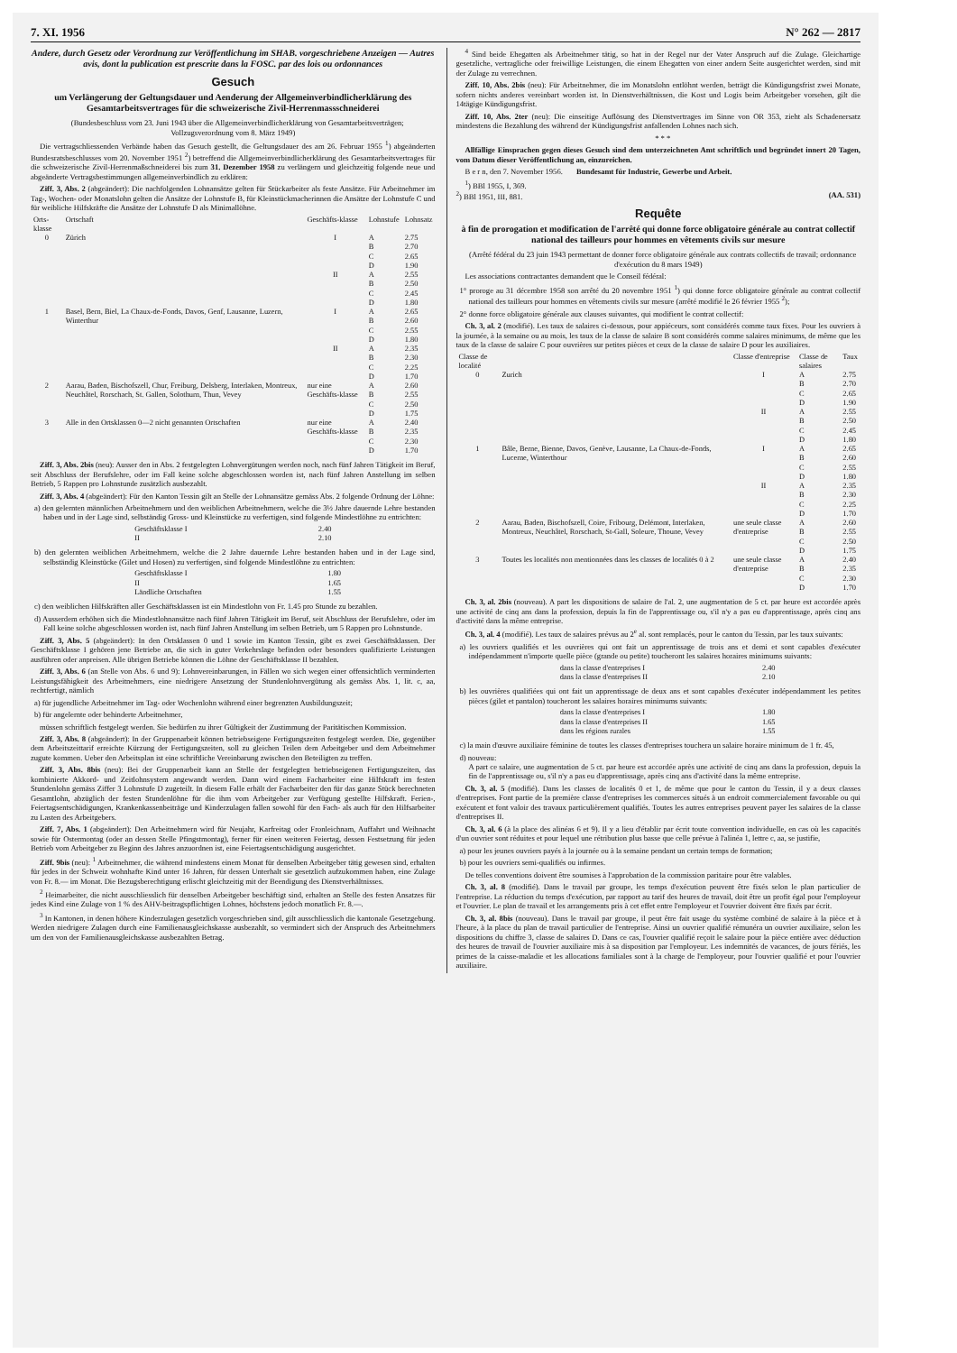7. XI. 1956 N° 262 — 2817
Andere, durch Gesetz oder Verordnung zur Veröffentlichung im SHAB. vorgeschriebene Anzeigen — Autres avis, dont la publication est prescrite dans la FOSC. par des lois ou ordonnances
Gesuch
um Verlängerung der Geltungsdauer und Aenderung der Allgemeinverbindlicherklärung des Gesamtarbeitsvertrages für die schweizerische Zivil-Herrenmassschneiderei
(Bundesbeschluss vom 23. Juni 1943 über die Allgemeinverbindlicherklärung von Gesamtarbeitsverträgen; Vollzugsverordnung vom 8. März 1949)
Die vertragschliessenden Verbände haben das Gesuch gestellt, die Geltungsdauer des am 26. Februar 1955 <sup>1</sup>) abgeänderten Bundesratsbeschlusses vom 20. November 1951 <sup>2</sup>) betreffend die Allgemeinverbindlicherklärung des Gesamtarbeitsvertrages für die schweizerische Zivil-Herrenmaßschneiderei bis zum 31. Dezember 1958 zu verlängern und gleichzeitig folgende neue und abgeänderte Vertragsbestimmungen allgemeinverbindlich zu erklären:
Ziff. 3, Abs. 2 (abgeändert): Die nachfolgenden Lohnansätze gelten für Stückarbeiter als feste Ansätze. Für Arbeitnehmer im Tag-, Wochen- oder Monatslohn gelten die Ansätze der Lohnstufe B, für Kleinstückmacherinnen die Ansätze der Lohnstufe C und für weibliche Hilfskräfte die Ansätze der Lohnstufe D als Minimallöhne.
| Orts-klasse | Ortschaft | Geschäfts-klasse | Lohnstufe | Lohnsatz |
| --- | --- | --- | --- | --- |
| 0 | Zürich | I | A B C D | 2.75 2.70 2.65 1.90 |
| | | II | A B C D | 2.55 2.50 2.45 1.80 |
| 1 | Basel, Bern, Biel, La Chaux-de-Fonds, Davos, Genf, Lausanne, Luzern, Winterthur | I | A B C D | 2.65 2.60 2.55 1.80 |
| | | II | A B C D | 2.35 2.30 2.25 1.70 |
| 2 | Aarau, Baden, Bischofszell, Chur, Freiburg, Delsberg, Interlaken, Montreux, Neuchâtel, Rorschach, St. Gallen, Solothurn, Thun, Vevey | nur eine Geschäfts-klasse | A B C D | 2.60 2.55 2.50 1.75 |
| 3 | Alle in den Ortsklassen 0—2 nicht genannten Ortschaften | nur eine Geschäfts-klasse | A B C D | 2.40 2.35 2.30 1.70 |
Ziff. 3, Abs. 2bis (neu): Ausser den in Abs. 2 festgelegten Lohnvergütungen werden noch, nach fünf Jahren Tätigkeit im Beruf, seit Abschluss der Berufslehre, oder im Fall keine solche abgeschlossen worden ist, nach fünf Jahren Anstellung im selben Betrieb, 5 Rappen pro Lohnstunde zusätzlich ausbezahlt.
Ziff. 3, Abs. 4 (abgeändert): Für den Kanton Tessin gilt an Stelle der Lohnansätze gemäss Abs. 2 folgende Ordnung der Löhne:
a) den gelernten männlichen Arbeitnehmern und den weiblichen Arbeitnehmern, welche die 3½ Jahre dauernde Lehre bestanden haben und in der Lage sind, selbständig Gross- und Kleinstücke zu verfertigen, sind folgende Mindestlöhne zu entrichten:
| Geschäftsklasse I | 2.40 |
| II | 2.10 |
b) den gelernten weiblichen Arbeitnehmern, welche die 2 Jahre dauernde Lehre bestanden haben und in der Lage sind, selbständig Kleinstücke (Gilet und Hosen) zu verfertigen, sind folgende Mindestlöhne zu entrichten:
| Geschäftsklasse I | 1.80 |
| II | 1.65 |
| Ländliche Ortschaften | 1.55 |
c) den weiblichen Hilfskräften aller Geschäftsklassen ist ein Mindestlohn von Fr. 1.45 pro Stunde zu bezahlen.
d) Ausserdem erhöhen sich die Mindestlohnansätze nach fünf Jahren Tätigkeit im Beruf, seit Abschluss der Berufslehre, oder im Fall keine solche abgeschlossen worden ist, nach fünf Jahren Anstellung im selben Betrieb, um 5 Rappen pro Lohnstunde.
Ziff. 3, Abs. 5 (abgeändert): In den Ortsklassen 0 und 1 sowie im Kanton Tessin, gibt es zwei Geschäftsklassen. Der Geschäftsklasse I gehören jene Betriebe an, die sich in guter Verkehrslage befinden oder besonders qualifizierte Leistungen ausführen oder anpreisen. Alle übrigen Betriebe können die Löhne der Geschäftsklasse II bezahlen.
Ziff. 3, Abs. 6 (an Stelle von Abs. 6 und 9): Lohnvereinbarungen, in Fällen wo sich wegen einer offensichtlich verminderten Leistungsfähigkeit des Arbeitnehmers, eine niedrigere Ansetzung der Stundenlohnvergütung als gemäss Abs. 1, lit. c, aa, rechtfertigt, nämlich
a) für jugendliche Arbeitnehmer im Tag- oder Wochenlohn während einer begrenzten Ausbildungszeit;
b) für angelernte oder behinderte Arbeitnehmer,
müssen schriftlich festgelegt werden. Sie bedürfen zu ihrer Gültigkeit der Zustimmung der Paritätischen Kommission.
Ziff. 3, Abs. 8 (abgeändert): In der Gruppenarbeit können betriebseigene Fertigungszeiten festgelegt werden. Die, gegenüber dem Arbeitszeittarif erreichte Kürzung der Fertigungszeiten, soll zu gleichen Teilen dem Arbeitgeber und dem Arbeitnehmer zugute kommen. Ueber den Arbeitsplan ist eine schriftliche Vereinbarung zwischen den Beteiligten zu treffen.
Ziff. 3, Abs. 8bis (neu): Bei der Gruppenarbeit kann an Stelle der festgelegten betriebseigenen Fertigungszeiten, das kombinierte Akkord- und Zeitlohnsystem angewandt werden. Dann wird einem Facharbeiter eine Hilfskraft im festen Stundenlohn gemäss Ziffer 3 Lohnstufe D zugeteilt. In diesem Falle erhält der Facharbeiter den für das ganze Stück berechneten Gesamtlohn, abzüglich der festen Stundenlöhne für die ihm vom Arbeitgeber zur Verfügung gestellte Hilfskraft. Ferien-, Feiertagsentschädigungen, Krankenkassenbeiträge und Kinderzulagen fallen sowohl für den Fach- als auch für den Hilfsarbeiter zu Lasten des Arbeitgebers.
Ziff. 7, Abs. 1 (abgeändert): Den Arbeitnehmern wird für Neujahr, Karfreitag oder Fronleichnam, Auffahrt und Weihnacht sowie für Ostermontag (oder an dessen Stelle Pfingstmontag), ferner für einen weiteren Feiertag, dessen Festsetzung für jeden Betrieb vom Arbeitgeber zu Beginn des Jahres anzuordnen ist, eine Feiertagsentschädigung ausgerichtet.
Ziff. 9bis (neu): <sup>1</sup> Arbeitnehmer, die während mindestens einem Monat für denselben Arbeitgeber tätig gewesen sind, erhalten für jedes in der Schweiz wohnhafte Kind unter 16 Jahren, für dessen Unterhalt sie gesetzlich aufzukommen haben, eine Zulage von Fr. 8.— im Monat. Die Bezugsberechtigung erlischt gleichzeitig mit der Beendigung des Dienstverhältnisses.
<sup>2</sup> Heimarbeiter, die nicht ausschliesslich für denselben Arbeitgeber beschäftigt sind, erhalten an Stelle des festen Ansatzes für jedes Kind eine Zulage von 1 % des AHV-beitragspflichtigen Lohnes, höchstens jedoch monatlich Fr. 8.—.
<sup>3</sup> In Kantonen, in denen höhere Kinderzulagen gesetzlich vorgeschrieben sind, gilt ausschliesslich die kantonale Gesetzgebung. Werden niedrigere Zulagen durch eine Familienausgleichskasse ausbezahlt, so vermindert sich der Anspruch des Arbeitnehmers um den von der Familienausgleichskasse ausbezahlten Betrag.
<sup>4</sup> Sind beide Ehegatten als Arbeitnehmer tätig, so hat in der Regel nur der Vater Anspruch auf die Zulage. Gleichartige gesetzliche, vertragliche oder freiwillige Leistungen, die einem Ehegatten von einer andern Seite ausgerichtet werden, sind mit der Zulage zu verrechnen.
Ziff. 10, Abs. 2bis (neu): Für Arbeitnehmer, die im Monatslohn entlöhnt werden, beträgt die Kündigungsfrist zwei Monate, sofern nichts anderes vereinbart worden ist. In Dienstverhältnissen, die Kost und Logis beim Arbeitgeber vorsehen, gilt die 14tägige Kündigungsfrist.
Ziff. 10, Abs. 2ter (neu): Die einseitige Auflösung des Dienstvertrages im Sinne von OR 353, zieht als Schadenersatz mindestens die Bezahlung des während der Kündigungsfrist anfallenden Lohnes nach sich.
* * *
Allfällige Einsprachen gegen dieses Gesuch sind dem unterzeichneten Amt schriftlich und begründet innert 20 Tagen, vom Datum dieser Veröffentlichung an, einzureichen.
B e r n, den 7. November 1956. Bundesamt für Industrie, Gewerbe und Arbeit.
<sup>1</sup>) BBl 1955, I, 369.
<sup>2</sup>) BBl 1951, III, 881. (AA. 531)
Requête
à fin de prorogation et modification de l'arrêté qui donne force obligatoire générale au contrat collectif national des tailleurs pour hommes en vêtements civils sur mesure
(Arrêté fédéral du 23 juin 1943 permettant de donner force obligatoire générale aux contrats collectifs de travail; ordonnance d'exécution du 8 mars 1949)
Les associations contractantes demandent que le Conseil fédéral:
1° proroge au 31 décembre 1958 son arrêté du 20 novembre 1951 <sup>1</sup>) qui donne force obligatoire générale au contrat collectif national des tailleurs pour hommes en vêtements civils sur mesure (arrêté modifié le 26 février 1955 <sup>2</sup>);
2° donne force obligatoire générale aux clauses suivantes, qui modifient le contrat collectif:
Ch. 3, al. 2 (modifié). Les taux de salaires ci-dessous, pour appiéceurs, sont considérés comme taux fixes. Pour les ouvriers à la journée, à la semaine ou au mois, les taux de la classe de salaire B sont considérés comme salaires minimums, de même que les taux de la classe de salaire C pour ouvrières sur petites pièces et ceux de la classe de salaire D pour les auxiliaires.
| Classe de localité | | Classe d'entreprise | Classe de salaires | Taux |
| --- | --- | --- | --- | --- |
| 0 | Zurich | I | A B C D | 2.75 2.70 2.65 1.90 |
| | | II | A B C D | 2.55 2.50 2.45 1.80 |
| 1 | Bâle, Berne, Bienne, Davos, Genève, Lausanne, La Chaux-de-Fonds, Lucerne, Winterthour | I | A B C D | 2.65 2.60 2.55 1.80 |
| | | II | A B C D | 2.35 2.30 2.25 1.70 |
| 2 | Aarau, Baden, Bischofszell, Coire, Fribourg, Delémont, Interlaken, Montreux, Neuchâtel, Rorschach, St-Gall, Soleure, Thoune, Vevey | une seule classe d'entreprise | A B C D | 2.60 2.55 2.50 1.75 |
| 3 | Toutes les localités non mentionnées dans les classes de localités 0 à 2 | une seule classe d'entreprise | A B C D | 2.40 2.35 2.30 1.70 |
Ch. 3, al. 2bis (nouveau). A part les dispositions de salaire de l'al. 2, une augmentation de 5 ct. par heure est accordée après une activité de cinq ans dans la profession, depuis la fin de l'apprentissage ou, s'il n'y a pas eu d'apprentissage, après cinq ans d'activité dans la même entreprise.
Ch. 3, al. 4 (modifié). Les taux de salaires prévus au 2<sup>e</sup> al. sont remplacés, pour le canton du Tessin, par les taux suivants:
a) les ouvriers qualifiés et les ouvrières qui ont fait un apprentissage de trois ans et demi et sont capables d'exécuter indépendamment n'importe quelle pièce (grande ou petite) toucheront les salaires horaires minimums suivants:
| dans la classe d'entreprises I | 2.40 |
| dans la classe d'entreprises II | 2.10 |
b) les ouvrières qualifiées qui ont fait un apprentissage de deux ans et sont capables d'exécuter indépendamment les petites pièces (gilet et pantalon) toucheront les salaires horaires minimums suivants:
| dans la classe d'entreprises I | 1.80 |
| dans la classe d'entreprises II | 1.65 |
| dans les régions rurales | 1.55 |
c) la main d'œuvre auxiliaire féminine de toutes les classes d'entreprises touchera un salaire horaire minimum de 1 fr. 45,
d) nouveau:
A part ce salaire, une augmentation de 5 ct. par heure est accordée après une activité de cinq ans dans la profession, depuis la fin de l'apprentissage ou, s'il n'y a pas eu d'apprentissage, après cinq ans d'activité dans la même entreprise.
Ch. 3, al. 5 (modifié). Dans les classes de localités 0 et 1, de même que pour le canton du Tessin, il y a deux classes d'entreprises. Font partie de la première classe d'entreprises les commerces situés à un endroit commercialement favorable ou qui exécutent et font valoir des travaux particulièrement qualifiés. Toutes les autres entreprises peuvent payer les salaires de la classe d'entreprises II.
Ch. 3, al. 6 (à la place des alinéas 6 et 9). Il y a lieu d'établir par écrit toute convention individuelle, en cas où les capacités d'un ouvrier sont réduites et pour lequel une rétribution plus basse que celle prévue à l'alinéa 1, lettre c, aa, se justifie,
a) pour les jeunes ouvriers payés à la journée ou à la semaine pendant un certain temps de formation;
b) pour les ouvriers semi-qualifiés ou infirmes.
De telles conventions doivent être soumises à l'approbation de la commission paritaire pour être valables.
Ch. 3, al. 8 (modifié). Dans le travail par groupe, les temps d'exécution peuvent être fixés selon le plan particulier de l'entreprise. La réduction du temps d'exécution, par rapport au tarif des heures de travail, doit être un profit égal pour l'employeur et l'ouvrier. Le plan de travail et les arrangements pris à cet effet entre l'employeur et l'ouvrier doivent être fixés par écrit.
Ch. 3, al. 8bis (nouveau). Dans le travail par groupe, il peut être fait usage du système combiné de salaire à la pièce et à l'heure, à la place du plan de travail particulier de l'entreprise. Ainsi un ouvrier qualifié rémunéra un ouvrier auxiliaire, selon les dispositions du chiffre 3, classe de salaires D. Dans ce cas, l'ouvrier qualifié reçoit le salaire pour la pièce entière avec déduction des heures de travail de l'ouvrier auxiliaire mis à sa disposition par l'employeur. Les indemnités de vacances, de jours fériés, les primes de la caisse-maladie et les allocations familiales sont à la charge de l'employeur, pour l'ouvrier qualifié et pour l'ouvrier auxiliaire.